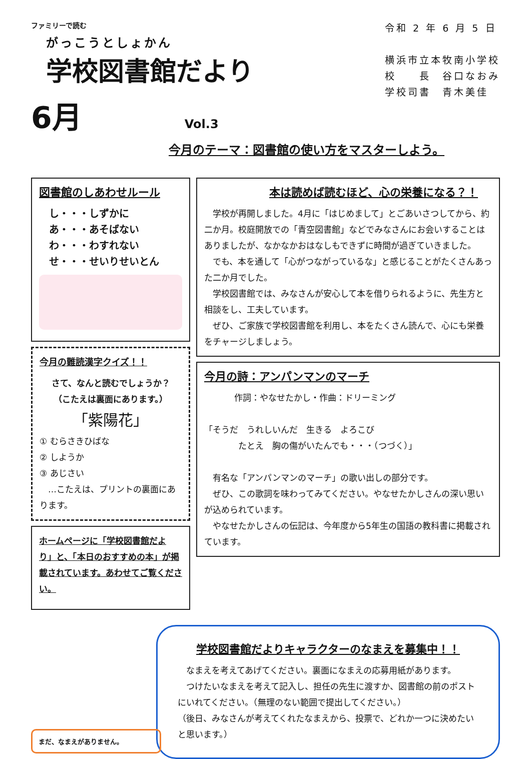ファミリーで読む
がっこうとしょかん
学校図書館だより
6月
Vol.3
令和 2 年 6 月 5 日
横浜市立本牧南小学校
校　　長　谷口なおみ
学校司書　青木美佳
今月のテーマ：図書館の使い方をマスターしよう。
図書館のしあわせルール
し・・・しずかに
あ・・・あそばない
わ・・・わすれない
せ・・・せいりせいとん
今月の難読漢字クイズ！！
さて、なんと読むでしょうか？
（こたえは裏面にあります。）
「紫陽花」
① むらさきひばな
② しようか
③ あじさい
　…こたえは、プリントの裏面にあります。
ホームページに「学校図書館だより」と、「本日のおすすめの本」が掲載されています。あわせてご覧ください。
本は読めば読むほど、心の栄養になる？！
学校が再開しました。4月に「はじめまして」とごあいさつしてから、約二か月。校庭開放での「青空図書館」などでみなさんにお会いすることはありましたが、なかなかおはなしもできずに時間が過ぎていきました。
でも、本を通して「心がつながっているな」と感じることがたくさんあった二か月でした。
学校図書館では、みなさんが安心して本を借りられるように、先生方と相談をし、工夫しています。
ぜひ、ご家族で学校図書館を利用し、本をたくさん読んで、心にも栄養をチャージしましょう。
今月の詩：アンパンマンのマーチ
作詞：やなせたかし・作曲：ドリーミング
「そうだ　うれしいんだ　生きる　よろこび
　　　　たとえ　胸の傷がいたんでも・・・（つづく）」
有名な「アンパンマンのマーチ」の歌い出しの部分です。
ぜひ、この歌詞を味わってみてください。やなせたかしさんの深い思いが込められています。
やなせたかしさんの伝記は、今年度から5年生の国語の教科書に掲載されています。
学校図書館だよりキャラクターのなまえを募集中！！
なまえを考えてあげてください。裏面になまえの応募用紙があります。
つけたいなまえを考えて記入し、担任の先生に渡すか、図書館の前のポストにいれてください。（無理のない範囲で提出してください。）
（後日、みなさんが考えてくれたなまえから、投票で、どれか一つに決めたいと思います。）
まだ、なまえがありません。